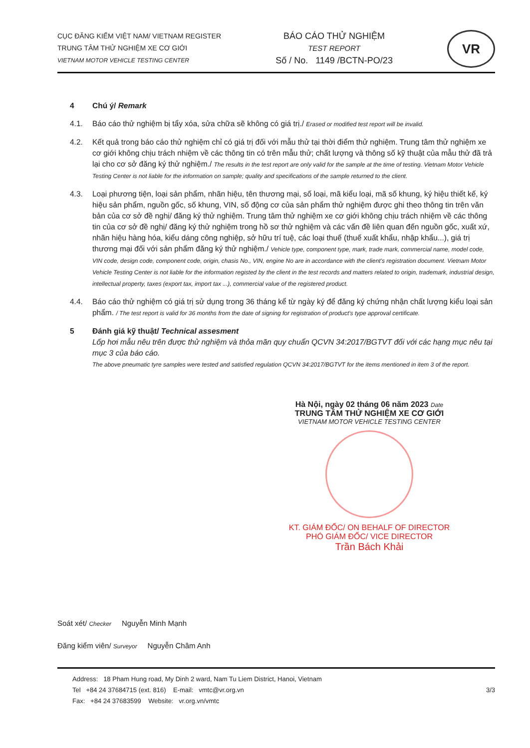CỤC ĐĂNG KIỂM VIỆT NAM/ VIETNAM REGISTER
TRUNG TÂM THỬ NGHIỆM XE CƠ GIỚI
VIETNAM MOTOR VEHICLE TESTING CENTER
BÁO CÁO THỬ NGHIỆM
TEST REPORT
Số / No. 1149 /BCTN-PO/23
VR
4 Chú ý/ Remark
4.1. Báo cáo thử nghiệm bị tẩy xóa, sửa chữa sẽ không có giá trị./ Erased or modified test report will be invalid.
4.2. Kết quả trong báo cáo thử nghiệm chỉ có giá trị đối với mẫu thử tại thời điểm thử nghiệm. Trung tâm thử nghiệm xe cơ giới không chịu trách nhiệm về các thông tin có trên mẫu thử; chất lượng và thông số kỹ thuật của mẫu thử đã trả lại cho cơ sở đăng ký thử nghiệm./ The results in the test report are only valid for the sample at the time of testing. Vietnam Motor Vehicle Testing Center is not liable for the information on sample; quality and specifications of the sample returned to the client.
4.3. Loại phương tiện, loại sản phẩm, nhãn hiệu, tên thương mại, số loại, mã kiểu loại, mã số khung, ký hiệu thiết kế, ký hiệu sản phẩm, nguồn gốc, số khung, VIN, số động cơ của sản phẩm thử nghiệm được ghi theo thông tin trên văn bản của cơ sở đề nghị/ đăng ký thử nghiệm. Trung tâm thử nghiệm xe cơ giới không chịu trách nhiệm về các thông tin của cơ sở đề nghị/ đăng ký thử nghiệm trong hồ sơ thử nghiệm và các vấn đề liên quan đến nguồn gốc, xuất xứ, nhãn hiệu hàng hóa, kiểu dáng công nghiệp, sở hữu trí tuệ, các loại thuế (thuế xuất khẩu, nhập khẩu...), giá trị thương mại đối với sản phẩm đăng ký thử nghiệm./ Vehicle type, component type, mark, trade mark, commercial name, model code, VIN code, design code, component code, origin, chasis No., VIN, engine No are in accordance with the client's registration document. Vietnam Motor Vehicle Testing Center is not liable for the information registed by the client in the test records and matters related to origin, trademark, industrial design, intellectual property, taxes (export tax, import tax ...), commercial value of the registered product.
4.4. Báo cáo thử nghiệm có giá trị sử dụng trong 36 tháng kể từ ngày ký để đăng ký chứng nhận chất lượng kiểu loại sản phẩm. / The test report is valid for 36 months from the date of signing for registration of product's type approval certificate.
5 Đánh giá kỹ thuật/ Technical assesment
Lốp hơi mẫu nêu trên được thử nghiệm và thỏa mãn quy chuẩn QCVN 34:2017/BGTVT đối với các hạng mục nêu tại mục 3 của báo cáo.
The above pneumatic tyre samples were tested and satisfied regulation QCVN 34:2017/BGTVT for the items mentioned in item 3 of the report.
Hà Nội, ngày 02 tháng 06 năm 2023 Date
TRUNG TÂM THỬ NGHIỆM XE CƠ GIỚI
VIETNAM MOTOR VEHICLE TESTING CENTER
KT. GIÁM ĐỐC/ ON BEHALF OF DIRECTOR
PHÓ GIÁM ĐỐC/ VICE DIRECTOR
Trần Bách Khải
Soát xét/ Checker Nguyễn Minh Mạnh
Đăng kiểm viên/ Surveyor Nguyễn Châm Anh
Address: 18 Pham Hung road, My Dinh 2 ward, Nam Tu Liem District, Hanoi, Vietnam
Tel +84 24 37684715 (ext. 816) E-mail: vmtc@vr.org.vn
Fax: +84 24 37683599 Website: vr.org.vn/vmtc
3/3